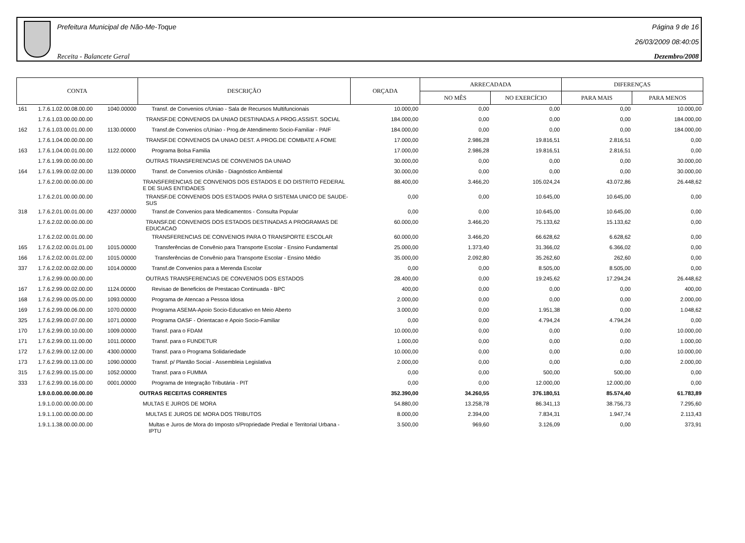Prefeitura Municipal de Não-Me-Toque
Receita - Balancete Geral
Página 9 de 16
26/03/2009 08:40:05
Dezembro/2008
| CONTA | | | DESCRIÇÃO | ORÇADA | ARRECADADA | | DIFERENÇAS | |
| --- | --- | --- | --- | --- | --- | --- | --- | --- |
| | | | | | NO MÊS | NO EXERCÍCIO | PARA MAIS | PARA MENOS |
| 161 | 1.7.6.1.02.00.08.00.00 | 1040.00000 | Transf. de Convenios c/Uniao - Sala de Recursos Multifuncionais | 10.000,00 | 0,00 | 0,00 | 0,00 | 10.000,00 |
| | 1.7.6.1.03.00.00.00.00 | | TRANSF.DE CONVENIOS DA UNIAO DESTINADAS A PROG.ASSIST. SOCIAL | 184.000,00 | 0,00 | 0,00 | 0,00 | 184.000,00 |
| 162 | 1.7.6.1.03.00.01.00.00 | 1130.00000 | Transf.de Convenios c/Uniao - Prog.de Atendimento Socio-Familiar - PAIF | 184.000,00 | 0,00 | 0,00 | 0,00 | 184.000,00 |
| | 1.7.6.1.04.00.00.00.00 | | TRANSF.DE CONVENIOS DA UNIAO DEST. A PROG.DE COMBATE A FOME | 17.000,00 | 2.986,28 | 19.816,51 | 2.816,51 | 0,00 |
| 163 | 1.7.6.1.04.00.01.00.00 | 1122.00000 | Programa Bolsa Familia | 17.000,00 | 2.986,28 | 19.816,51 | 2.816,51 | 0,00 |
| | 1.7.6.1.99.00.00.00.00 | | OUTRAS TRANSFERENCIAS DE CONVENIOS DA UNIAO | 30.000,00 | 0,00 | 0,00 | 0,00 | 30.000,00 |
| 164 | 1.7.6.1.99.00.02.00.00 | 1139.00000 | Transf. de Convenios c/União - Diagnóstico Ambiental | 30.000,00 | 0,00 | 0,00 | 0,00 | 30.000,00 |
| | 1.7.6.2.00.00.00.00.00 | | TRANSFERENCIAS DE CONVENIOS DOS ESTADOS E DO DISTRITO FEDERAL E DE SUAS ENTIDADES | 88.400,00 | 3.466,20 | 105.024,24 | 43.072,86 | 26.448,62 |
| | 1.7.6.2.01.00.00.00.00 | | TRANSF.DE CONVENIOS DOS ESTADOS PARA O SISTEMA UNICO DE SAUDE-SUS | 0,00 | 0,00 | 10.645,00 | 10.645,00 | 0,00 |
| 318 | 1.7.6.2.01.00.01.00.00 | 4237.00000 | Transf.de Convenios para Medicamentos - Consulta Popular | 0,00 | 0,00 | 10.645,00 | 10.645,00 | 0,00 |
| | 1.7.6.2.02.00.00.00.00 | | TRANSF.DE CONVENIOS DOS ESTADOS DESTINADAS A PROGRAMAS DE EDUCACAO | 60.000,00 | 3.466,20 | 75.133,62 | 15.133,62 | 0,00 |
| | 1.7.6.2.02.00.01.00.00 | | TRANSFERENCIAS DE CONVENIOS PARA O TRANSPORTE ESCOLAR | 60.000,00 | 3.466,20 | 66.628,62 | 6.628,62 | 0,00 |
| 165 | 1.7.6.2.02.00.01.01.00 | 1015.00000 | Transferências de Convênio para Transporte Escolar - Ensino Fundamental | 25.000,00 | 1.373,40 | 31.366,02 | 6.366,02 | 0,00 |
| 166 | 1.7.6.2.02.00.01.02.00 | 1015.00000 | Transferências de Convênio para Transporte Escolar - Ensino Médio | 35.000,00 | 2.092,80 | 35.262,60 | 262,60 | 0,00 |
| 337 | 1.7.6.2.02.00.02.00.00 | 1014.00000 | Transf.de Convenios para a Merenda Escolar | 0,00 | 0,00 | 8.505,00 | 8.505,00 | 0,00 |
| | 1.7.6.2.99.00.00.00.00 | | OUTRAS TRANSFERENCIAS DE CONVENIOS DOS ESTADOS | 28.400,00 | 0,00 | 19.245,62 | 17.294,24 | 26.448,62 |
| 167 | 1.7.6.2.99.00.02.00.00 | 1124.00000 | Revisao de Beneficios de Prestacao Continuada - BPC | 400,00 | 0,00 | 0,00 | 0,00 | 400,00 |
| 168 | 1.7.6.2.99.00.05.00.00 | 1093.00000 | Programa de Atencao a Pessoa Idosa | 2.000,00 | 0,00 | 0,00 | 0,00 | 2.000,00 |
| 169 | 1.7.6.2.99.00.06.00.00 | 1070.00000 | Programa ASEMA-Apoio Socio-Educativo en Meio Aberto | 3.000,00 | 0,00 | 1.951,38 | 0,00 | 1.048,62 |
| 325 | 1.7.6.2.99.00.07.00.00 | 1071.00000 | Programa OASF - Orientacao e Apoio Socio-Familiar | 0,00 | 0,00 | 4.794,24 | 4.794,24 | 0,00 |
| 170 | 1.7.6.2.99.00.10.00.00 | 1009.00000 | Transf. para o FDAM | 10.000,00 | 0,00 | 0,00 | 0,00 | 10.000,00 |
| 171 | 1.7.6.2.99.00.11.00.00 | 1011.00000 | Transf. para o FUNDETUR | 1.000,00 | 0,00 | 0,00 | 0,00 | 1.000,00 |
| 172 | 1.7.6.2.99.00.12.00.00 | 4300.00000 | Transf. para o Programa Solidariedade | 10.000,00 | 0,00 | 0,00 | 0,00 | 10.000,00 |
| 173 | 1.7.6.2.99.00.13.00.00 | 1090.00000 | Transf. p/ Plantão Social - Assembleia Legislativa | 2.000,00 | 0,00 | 0,00 | 0,00 | 2.000,00 |
| 315 | 1.7.6.2.99.00.15.00.00 | 1052.00000 | Transf. para o FUMMA | 0,00 | 0,00 | 500,00 | 500,00 | 0,00 |
| 333 | 1.7.6.2.99.00.16.00.00 | 0001.00000 | Programa de Integração Tributária - PIT | 0,00 | 0,00 | 12.000,00 | 12.000,00 | 0,00 |
| | 1.9.0.0.00.00.00.00.00 | | OUTRAS RECEITAS CORRENTES | 352.390,00 | 34.260,55 | 376.180,51 | 85.574,40 | 61.783,89 |
| | 1.9.1.0.00.00.00.00.00 | | MULTAS E JUROS DE MORA | 54.880,00 | 13.258,78 | 86.341,13 | 38.756,73 | 7.295,60 |
| | 1.9.1.1.00.00.00.00.00 | | MULTAS E JUROS DE MORA DOS TRIBUTOS | 8.000,00 | 2.394,00 | 7.834,31 | 1.947,74 | 2.113,43 |
| | 1.9.1.1.38.00.00.00.00 | | Multas e Juros de Mora do Imposto s/Propriedade Predial e Territorial Urbana - IPTU | 3.500,00 | 969,60 | 3.126,09 | 0,00 | 373,91 |